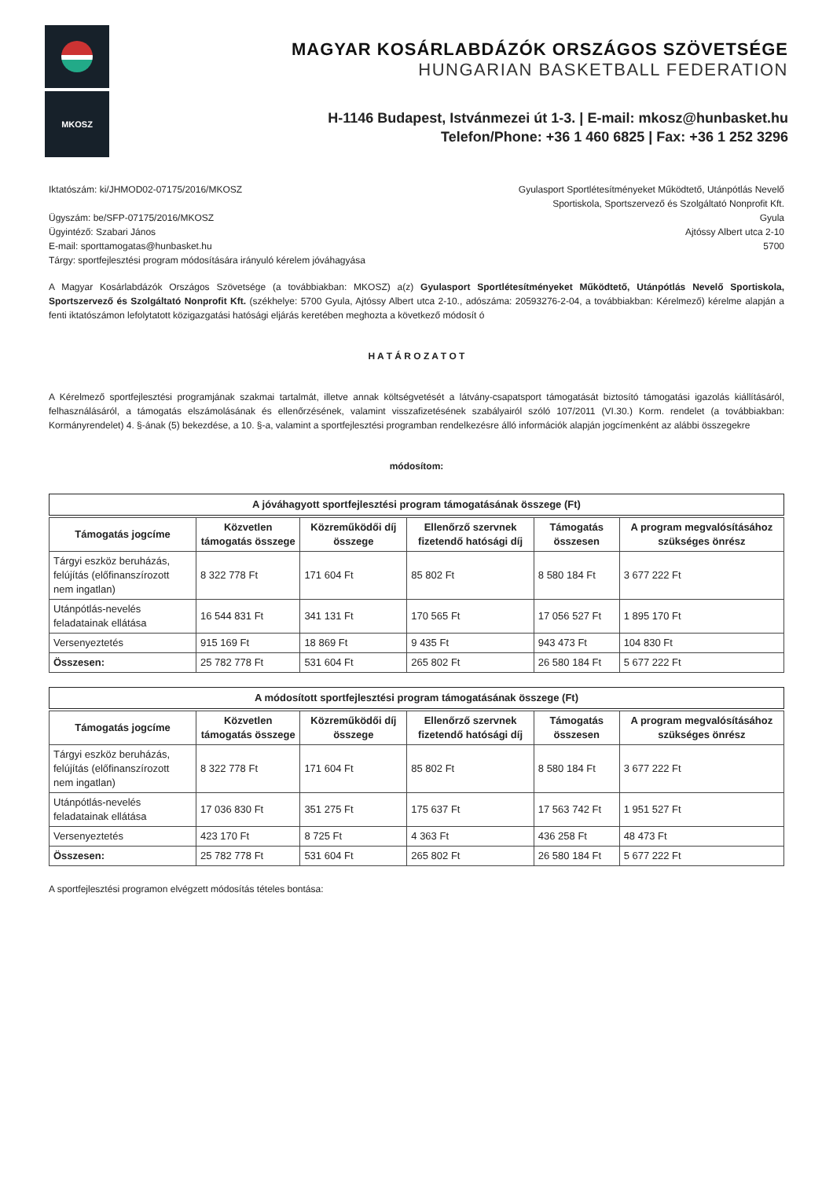MKOSZ
MAGYAR KOSÁRLABDÁZÓK ORSZÁGOS SZÖVETSÉGE
HUNGARIAN BASKETBALL FEDERATION
H-1146 Budapest, Istvánmezei út 1-3. | E-mail: mkosz@hunbasket.hu
Telefon/Phone: +36 1 460 6825 | Fax: +36 1 252 3296
Iktatószám: ki/JHMOD02-07175/2016/MKOSZ
Ügyszám: be/SFP-07175/2016/MKOSZ
Ügyintéző: Szabari János
E-mail: sporttamogatas@hunbasket.hu
Tárgy: sportfejlesztési program módosítására irányuló kérelem jóváhagyása
Gyulasport Sportlétesítményeket Működtető, Utánpótlás Nevelő
Sportiskola, Sportszervező és Szolgáltató Nonprofit Kft.
Gyula
Ajtóssy Albert utca 2-10
5700
A Magyar Kosárlabdázók Országos Szövetsége (a továbbiakban: MKOSZ) a(z) Gyulasport Sportlétesítményeket Működtető, Utánpótlás Nevelő Sportiskola, Sportszervező és Szolgáltató Nonprofit Kft. (székhelye: 5700 Gyula, Ajtóssy Albert utca 2-10., adószáma: 20593276-2-04, a továbbiakban: Kérelmező) kérelme alapján a fenti iktatószámon lefolytatott közigazgatási hatósági eljárás keretében meghozta a következő módosít ó
H A T Á R O Z A T O T
A Kérelmező sportfejlesztési programjának szakmai tartalmát, illetve annak költségvetését a látvány-csapatsport támogatását biztosító támogatási igazolás kiállításáról, felhasználásáról, a támogatás elszámolásának és ellenőrzésének, valamint visszafizetésének szabályairól szóló 107/2011 (VI.30.) Korm. rendelet (a továbbiakban: Kormányrendelet) 4. §-ának (5) bekezdése, a 10. §-a, valamint a sportfejlesztési programban rendelkezésre álló információk alapján jogcímenként az alábbi összegekre
módosítom:
A jóváhagyott sportfejlesztési program támogatásának összege (Ft)
| Támogatás jogcíme | Közvetlen támogatás összege | Közreműködői díj összege | Ellenőrző szervnek fizetendő hatósági díj | Támogatás összesen | A program megvalósításához szükséges önrész |
| --- | --- | --- | --- | --- | --- |
| Tárgyi eszköz beruházás, felújítás (előfinanszírozott nem ingatlan) | 8 322 778 Ft | 171 604 Ft | 85 802 Ft | 8 580 184 Ft | 3 677 222 Ft |
| Utánpótlás-nevelés feladatainak ellátása | 16 544 831 Ft | 341 131 Ft | 170 565 Ft | 17 056 527 Ft | 1 895 170 Ft |
| Versenyeztetés | 915 169 Ft | 18 869 Ft | 9 435 Ft | 943 473 Ft | 104 830 Ft |
| Összesen: | 25 782 778 Ft | 531 604 Ft | 265 802 Ft | 26 580 184 Ft | 5 677 222 Ft |
A módosított sportfejlesztési program támogatásának összege (Ft)
| Támogatás jogcíme | Közvetlen támogatás összege | Közreműködői díj összege | Ellenőrző szervnek fizetendő hatósági díj | Támogatás összesen | A program megvalósításához szükséges önrész |
| --- | --- | --- | --- | --- | --- |
| Tárgyi eszköz beruházás, felújítás (előfinanszírozott nem ingatlan) | 8 322 778 Ft | 171 604 Ft | 85 802 Ft | 8 580 184 Ft | 3 677 222 Ft |
| Utánpótlás-nevelés feladatainak ellátása | 17 036 830 Ft | 351 275 Ft | 175 637 Ft | 17 563 742 Ft | 1 951 527 Ft |
| Versenyeztetés | 423 170 Ft | 8 725 Ft | 4 363 Ft | 436 258 Ft | 48 473 Ft |
| Összesen: | 25 782 778 Ft | 531 604 Ft | 265 802 Ft | 26 580 184 Ft | 5 677 222 Ft |
A sportfejlesztési programon elvégzett módosítás tételes bontása: